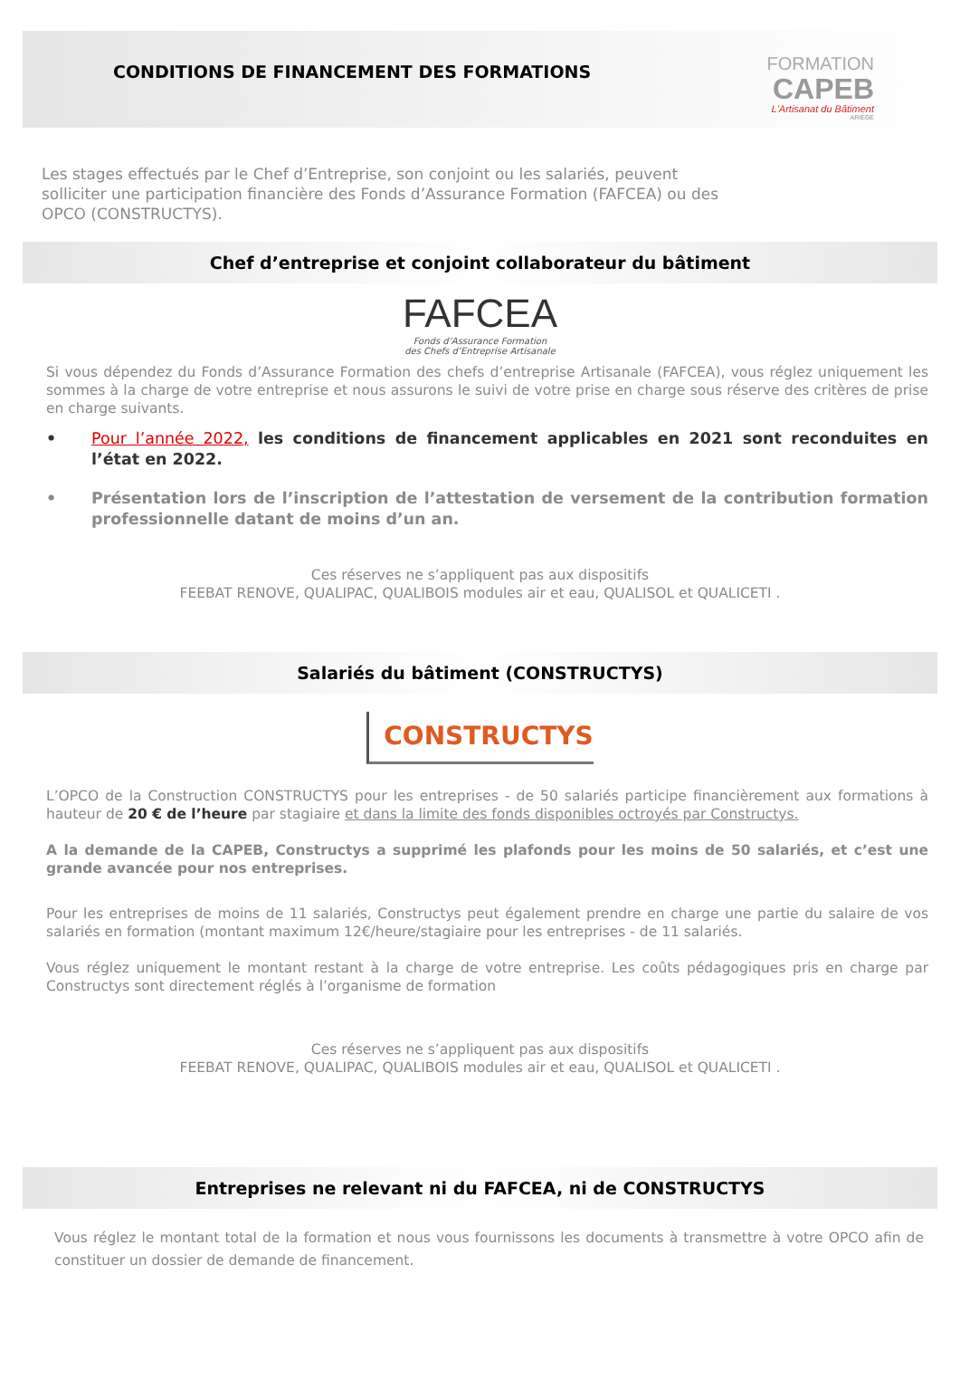CONDITIONS DE FINANCEMENT DES FORMATIONS
FORMATION
CAPEB
L'Artisanat du Bâtiment
ARIÈGE
Les stages effectués par le Chef d’Entreprise, son conjoint ou les salariés, peuvent solliciter une participation financière des Fonds d’Assurance Formation (FAFCEA) ou des OPCO (CONSTRUCTYS).
Chef d’entreprise et conjoint collaborateur du bâtiment
FAFCEA
Fonds d’Assurance Formation
des Chefs d’Entreprise Artisanale
Si vous dépendez du Fonds d’Assurance Formation des chefs d’entreprise Artisanale (FAFCEA), vous réglez uniquement les sommes à la charge de votre entreprise et nous assurons le suivi de votre prise en charge sous réserve des critères de prise en charge suivants.
• Pour l’année 2022, les conditions de financement applicables en 2021 sont reconduites en l’état en 2022.
• Présentation lors de l’inscription de l’attestation de versement de la contribution formation professionnelle datant de moins d’un an.
Ces réserves ne s’appliquent pas aux dispositifs
FEEBAT RENOVE, QUALIPAC, QUALIBOIS modules air et eau, QUALISOL et QUALICETI .
Salariés du bâtiment (CONSTRUCTYS)
CONSTRUCTYS
L’OPCO de la Construction CONSTRUCTYS pour les entreprises - de 50 salariés participe financièrement aux formations à hauteur de 20 € de l’heure par stagiaire et dans la limite des fonds disponibles octroyés par Constructys.
A la demande de la CAPEB, Constructys a supprimé les plafonds pour les moins de 50 salariés, et c’est une grande avancée pour nos entreprises.
Pour les entreprises de moins de 11 salariés, Constructys peut également prendre en charge une partie du salaire de vos salariés en formation (montant maximum 12€/heure/stagiaire pour les entreprises - de 11 salariés.
Vous réglez uniquement le montant restant à la charge de votre entreprise. Les coûts pédagogiques pris en charge par Constructys sont directement réglés à l’organisme de formation
Ces réserves ne s’appliquent pas aux dispositifs
FEEBAT RENOVE, QUALIPAC, QUALIBOIS modules air et eau, QUALISOL et QUALICETI .
Entreprises ne relevant ni du FAFCEA, ni de CONSTRUCTYS
Vous réglez le montant total de la formation et nous vous fournissons les documents à transmettre à votre OPCO afin de constituer un dossier de demande de financement.